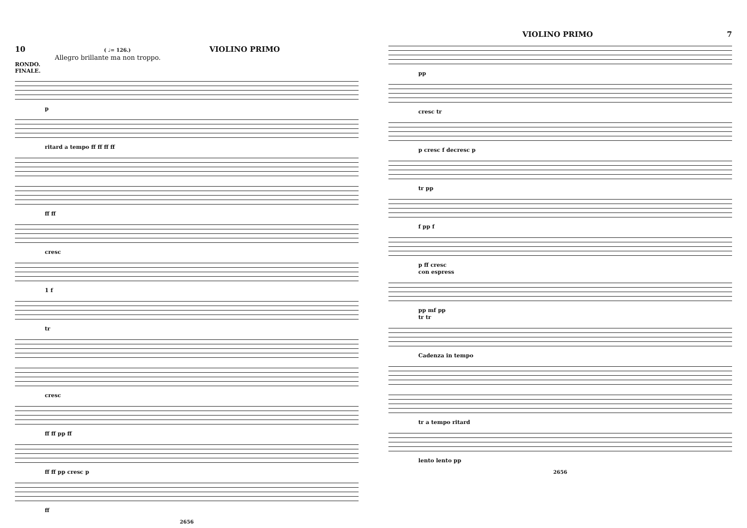10 ( ♩= 126.) VIOLINO PRIMO
Allegro brillante ma non troppo.
RONDO.
FINALE.
p
ritard a tempo ff ff ff ff
ff ff
cresc
1 f
tr
cresc
ff ff pp ff
ff ff pp cresc p
ff
2656
VIOLINO PRIMO 7
pp
cresc tr
p cresc f decresc p
tr pp
f pp f
p ff cresc
con espress
pp mf pp
tr tr
Cadenza in tempo
tr a tempo ritard
lento lento pp
2656